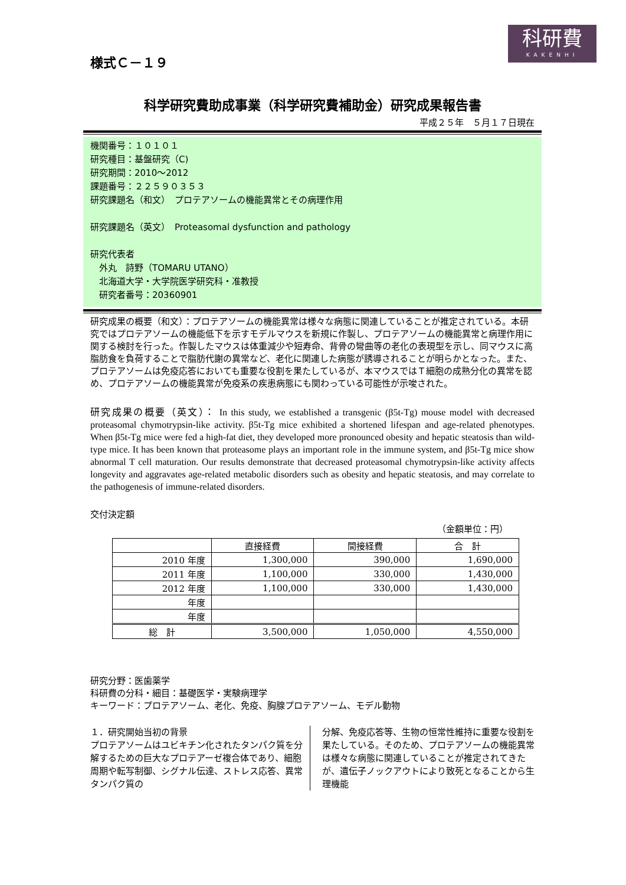科研費
KAKENHI
様式Ｃ－１９
科学研究費助成事業（科学研究費補助金）研究成果報告書
平成２５年　５月１７日現在
機関番号：１０１０１
研究種目：基盤研究（C)
研究期間：2010～2012
課題番号：２２５９０３５３
研究課題名（和文）　プロテアソームの機能異常とその病理作用
研究課題名（英文）　Proteasomal dysfunction and pathology
研究代表者
　外丸　詩野（TOMARU UTANO）
　北海道大学・大学院医学研究科・准教授
　研究者番号：20360901
研究成果の概要（和文）：プロテアソームの機能異常は様々な病態に関連していることが推定されている。本研究ではプロテアソームの機能低下を示すモデルマウスを新規に作製し、プロテアソームの機能異常と病理作用に関する検討を行った。作製したマウスは体重減少や短寿命、背骨の彎曲等の老化の表現型を示し、同マウスに高脂肪食を負荷することで脂肪代謝の異常など、老化に関連した病態が誘導されることが明らかとなった。また、プロテアソームは免疫応答においても重要な役割を果たしているが、本マウスではＴ細胞の成熟分化の異常を認め、プロテアソームの機能異常が免疫系の疾患病態にも関わっている可能性が示唆された。
研究成果の概要（英文）： In this study, we established a transgenic (β5t-Tg) mouse model with decreased proteasomal chymotrypsin-like activity. β5t-Tg mice exhibited a shortened lifespan and age-related phenotypes. When β5t-Tg mice were fed a high-fat diet, they developed more pronounced obesity and hepatic steatosis than wild-type mice. It has been known that proteasome plays an important role in the immune system, and β5t-Tg mice show abnormal T cell maturation. Our results demonstrate that decreased proteasomal chymotrypsin-like activity affects longevity and aggravates age-related metabolic disorders such as obesity and hepatic steatosis, and may correlate to the pathogenesis of immune-related disorders.
交付決定額
（金額単位：円）
| | 直接経費 | 間接経費 | 合 計 |
| --- | --- | --- | --- |
| 2010 年度 | 1,300,000 | 390,000 | 1,690,000 |
| 2011 年度 | 1,100,000 | 330,000 | 1,430,000 |
| 2012 年度 | 1,100,000 | 330,000 | 1,430,000 |
| 年度 | | | |
| 年度 | | | |
| 総 計 | 3,500,000 | 1,050,000 | 4,550,000 |
研究分野：医歯薬学
科研費の分科・細目：基礎医学・実験病理学
キーワード：プロテアソーム、老化、免疫、胸腺プロテアソーム、モデル動物
１．研究開始当初の背景
プロテアソームはユビキチン化されたタンパク質を分解するための巨大なプロテアーゼ複合体であり、細胞周期や転写制御、シグナル伝達、ストレス応答、異常タンパク質の
分解、免疫応答等、生物の恒常性維持に重要な役割を果たしている。そのため、プロテアソームの機能異常は様々な病態に関連していることが推定されてきたが、遺伝子ノックアウトにより致死となることから生理機能